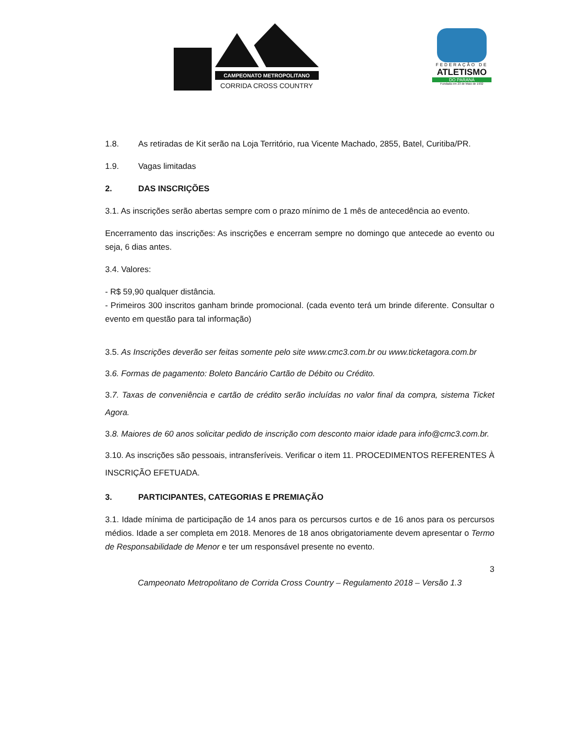CAMPEONATO METROPOLITANO
CORRIDA CROSS COUNTRY
FEDERAÇÃO DE
ATLETISMO
DO PARANÁ
Fundada em 23 de Maio de 1932
1.8. As retiradas de Kit serão na Loja Território, rua Vicente Machado, 2855, Batel, Curitiba/PR.
1.9. Vagas limitadas
2. DAS INSCRIÇÕES
3.1. As inscrições serão abertas sempre com o prazo mínimo de 1 mês de antecedência ao evento.
Encerramento das inscrições: As inscrições e encerram sempre no domingo que antecede ao evento ou seja, 6 dias antes.
3.4. Valores:
- R$ 59,90 qualquer distância.
- Primeiros 300 inscritos ganham brinde promocional. (cada evento terá um brinde diferente. Consultar o evento em questão para tal informação)
3.5. As Inscrições deverão ser feitas somente pelo site www.cmc3.com.br ou www.ticketagora.com.br
3.6. Formas de pagamento: Boleto Bancário Cartão de Débito ou Crédito.
3.7. Taxas de conveniência e cartão de crédito serão incluídas no valor final da compra, sistema Ticket Agora.
3.8. Maiores de 60 anos solicitar pedido de inscrição com desconto maior idade para info@cmc3.com.br.
3.10. As inscrições são pessoais, intransferíveis. Verificar o item 11. PROCEDIMENTOS REFERENTES À INSCRIÇÃO EFETUADA.
3. PARTICIPANTES, CATEGORIAS E PREMIAÇÃO
3.1. Idade mínima de participação de 14 anos para os percursos curtos e de 16 anos para os percursos médios. Idade a ser completa em 2018. Menores de 18 anos obrigatoriamente devem apresentar o Termo de Responsabilidade de Menor e ter um responsável presente no evento.
3
Campeonato Metropolitano de Corrida Cross Country – Regulamento 2018 – Versão 1.3